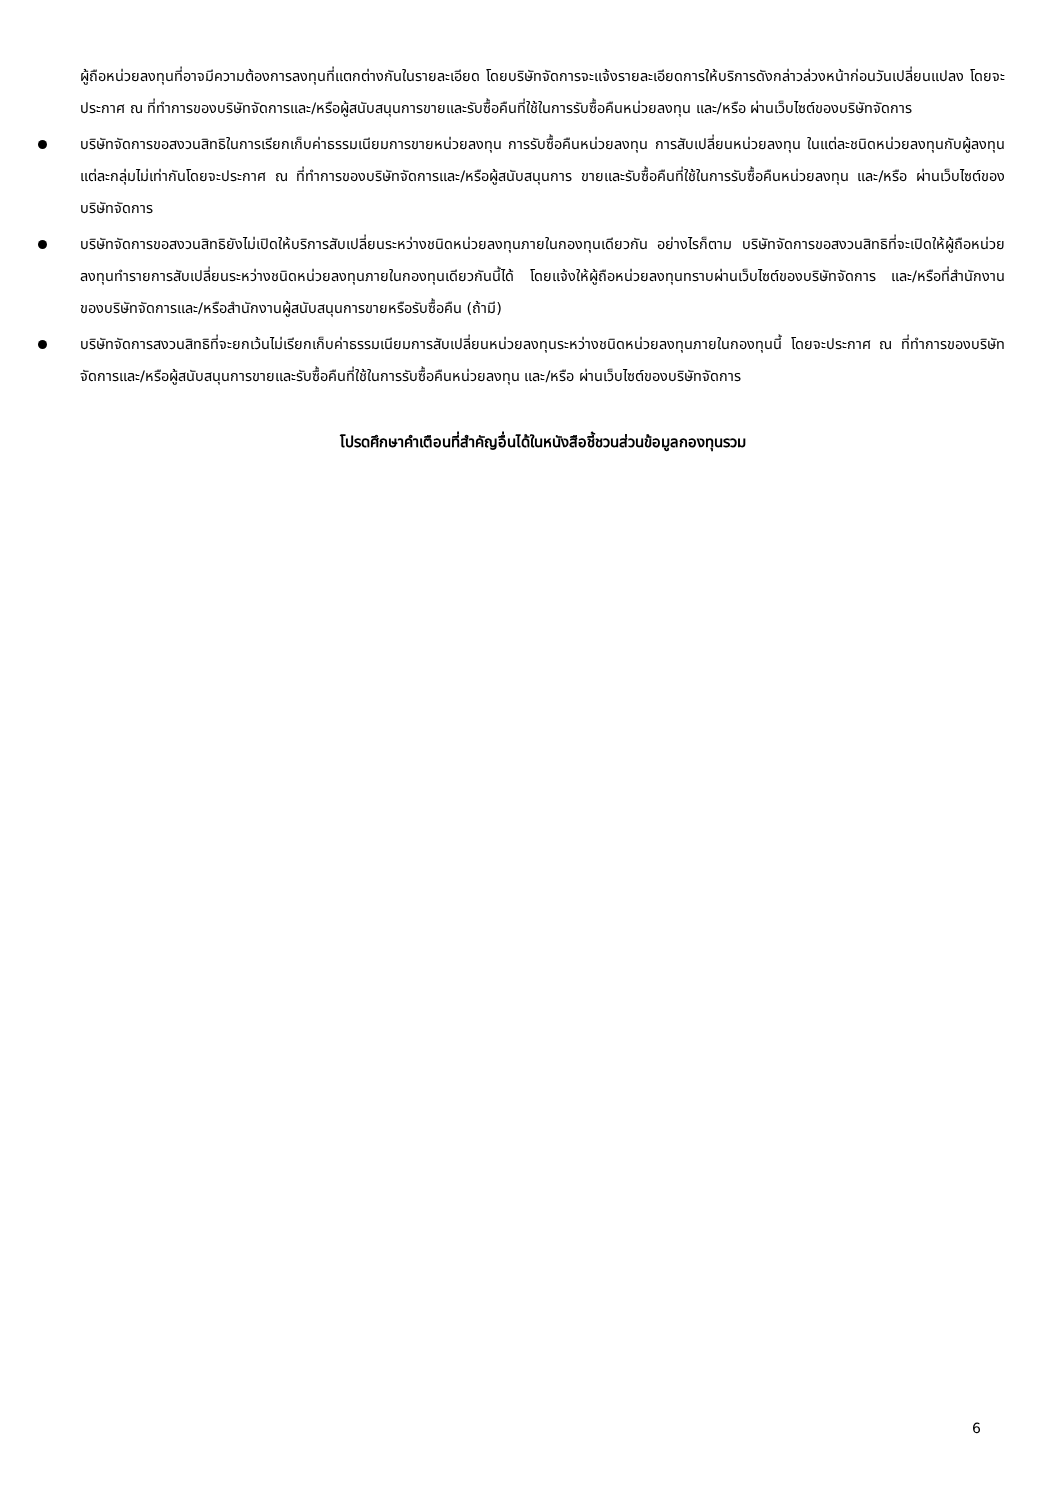ผู้ถือหน่วยลงทุนที่อาจมีความต้องการลงทุนที่แตกต่างกันในรายละเอียด โดยบริษัทจัดการจะแจ้งรายละเอียดการให้บริการดังกล่าวล่วงหน้าก่อนวันเปลี่ยนแปลง โดยจะประกาศ ณ ที่ทำการของบริษัทจัดการและ/หรือผู้สนับสนุนการขายและรับซื้อคืนที่ใช้ในการรับซื้อคืนหน่วยลงทุน และ/หรือ ผ่านเว็บไซต์ของบริษัทจัดการ
บริษัทจัดการขอสงวนสิทธิในการเรียกเก็บค่าธรรมเนียมการขายหน่วยลงทุน การรับซื้อคืนหน่วยลงทุน การสับเปลี่ยนหน่วยลงทุน ในแต่ละชนิดหน่วยลงทุนกับผู้ลงทุนแต่ละกลุ่มไม่เท่ากันโดยจะประกาศ ณ ที่ทำการของบริษัทจัดการและ/หรือผู้สนับสนุนการ ขายและรับซื้อคืนที่ใช้ในการรับซื้อคืนหน่วยลงทุน และ/หรือ ผ่านเว็บไซต์ของบริษัทจัดการ
บริษัทจัดการขอสงวนสิทธิยังไม่เปิดให้บริการสับเปลี่ยนระหว่างชนิดหน่วยลงทุนภายในกองทุนเดียวกัน อย่างไรก็ตาม บริษัทจัดการขอสงวนสิทธิที่จะเปิดให้ผู้ถือหน่วยลงทุนทำรายการสับเปลี่ยนระหว่างชนิดหน่วยลงทุนภายในกองทุนเดียวกันนี้ได้ โดยแจ้งให้ผู้ถือหน่วยลงทุนทราบผ่านเว็บไซต์ของบริษัทจัดการ และ/หรือที่สำนักงานของบริษัทจัดการและ/หรือสำนักงานผู้สนับสนุนการขายหรือรับซื้อคืน (ถ้ามี)
บริษัทจัดการสงวนสิทธิที่จะยกเว้นไม่เรียกเก็บค่าธรรมเนียมการสับเปลี่ยนหน่วยลงทุนระหว่างชนิดหน่วยลงทุนภายในกองทุนนี้ โดยจะประกาศ ณ ที่ทำการของบริษัทจัดการและ/หรือผู้สนับสนุนการขายและรับซื้อคืนที่ใช้ในการรับซื้อคืนหน่วยลงทุน และ/หรือ ผ่านเว็บไซต์ของบริษัทจัดการ
โปรดศึกษาคำเตือนที่สำคัญอื่นได้ในหนังสือชี้ชวนส่วนข้อมูลกองทุนรวม
6